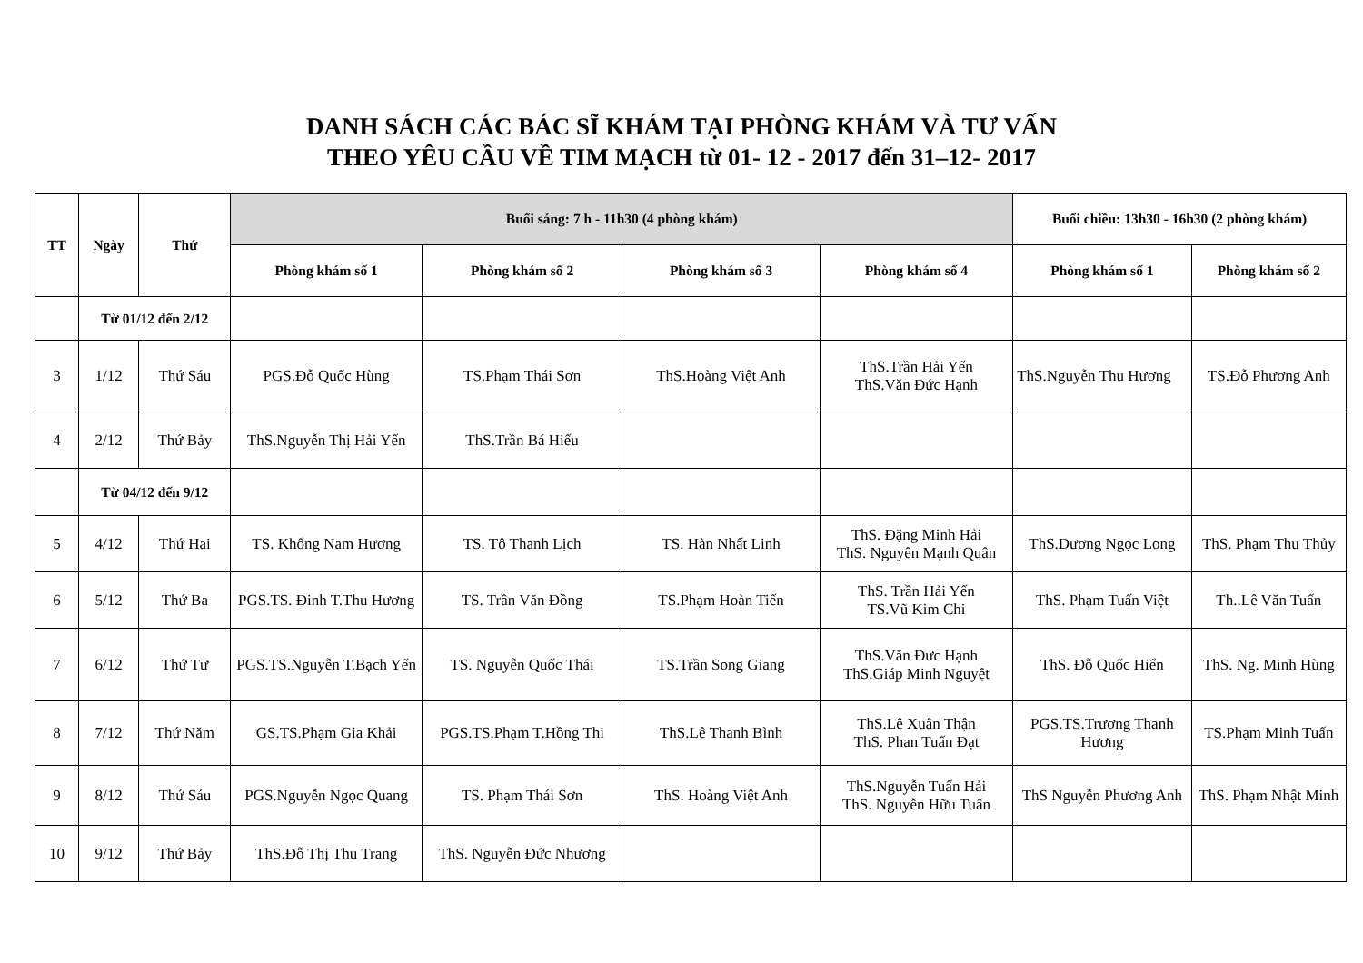DANH SÁCH CÁC BÁC SĨ KHÁM TẠI PHÒNG KHÁM VÀ TƯ VẤN
THEO YÊU CẦU VỀ TIM MẠCH từ 01- 12 - 2017 đến 31–12- 2017
| TT | Ngày | Thứ | Buổi sáng: 7 h - 11h30 (4 phòng khám) | | | | Buổi chiều: 13h30 - 16h30 (2 phòng khám) | |
| --- | --- | --- | --- | --- | --- | --- | --- | --- |
| | | | Phòng khám số 1 | Phòng khám số 2 | Phòng khám số 3 | Phòng khám số 4 | Phòng khám số 1 | Phòng khám số 2 |
| | Từ 01/12 đến 2/12 | | | | | | | |
| 3 | 1/12 | Thứ Sáu | PGS.Đỗ Quốc Hùng | TS.Phạm Thái Sơn | ThS.Hoàng Việt Anh | ThS.Trần Hải Yến ThS.Văn Đức Hạnh | ThS.Nguyễn Thu Hương | TS.Đỗ Phương Anh |
| 4 | 2/12 | Thứ Bảy | ThS.Nguyễn Thị Hải Yến | ThS.Trần Bá Hiếu | | | | |
| | Từ 04/12 đến 9/12 | | | | | | | |
| 5 | 4/12 | Thứ Hai | TS. Khổng Nam Hương | TS. Tô Thanh Lịch | TS. Hàn Nhất Linh | ThS. Đặng Minh Hải ThS. Nguyên Mạnh Quân | ThS.Dương Ngọc Long | ThS. Phạm Thu Thủy |
| 6 | 5/12 | Thứ Ba | PGS.TS. Đinh T.Thu Hương | TS. Trần Văn Đồng | TS.Phạm Hoàn Tiến | ThS. Trần Hải Yến TS.Vũ Kim Chi | ThS. Phạm Tuấn Việt | Th..Lê Văn Tuấn |
| 7 | 6/12 | Thứ Tư | PGS.TS.Nguyễn T.Bạch Yến | TS. Nguyễn Quốc Thái | TS.Trần Song Giang | ThS.Văn Đưc Hạnh ThS.Giáp Minh Nguyệt | ThS. Đỗ Quốc Hiển | ThS. Ng. Minh Hùng |
| 8 | 7/12 | Thứ Năm | GS.TS.Phạm Gia Khải | PGS.TS.Phạm T.Hồng Thi | ThS.Lê Thanh Bình | ThS.Lê Xuân Thận ThS. Phan Tuấn Đạt | PGS.TS.Trương Thanh Hương | TS.Phạm Minh Tuấn |
| 9 | 8/12 | Thứ Sáu | PGS.Nguyễn Ngọc Quang | TS. Phạm Thái Sơn | ThS. Hoàng Việt Anh | ThS.Nguyễn Tuấn Hải ThS. Nguyễn Hữu Tuấn | ThS Nguyễn Phương Anh | ThS. Phạm Nhật Minh |
| 10 | 9/12 | Thứ Bảy | ThS.Đỗ Thị Thu Trang | ThS. Nguyễn Đức Nhương | | | | |